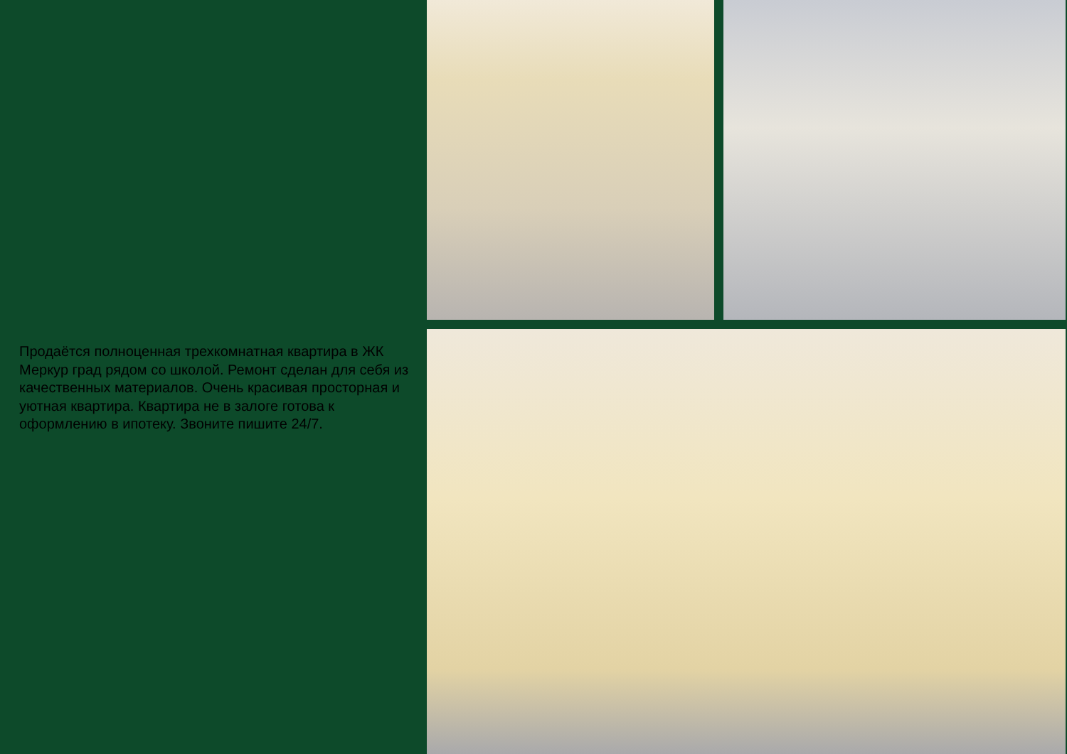Продаётся полноценная трехкомнатная квартира в ЖК Меркур град рядом со школой. Ремонт сделан для себя из качественных материалов. Очень красивая просторная и уютная квартира. Квартира не в залоге готова к оформлению в ипотеку. Звоните пишите 24/7.